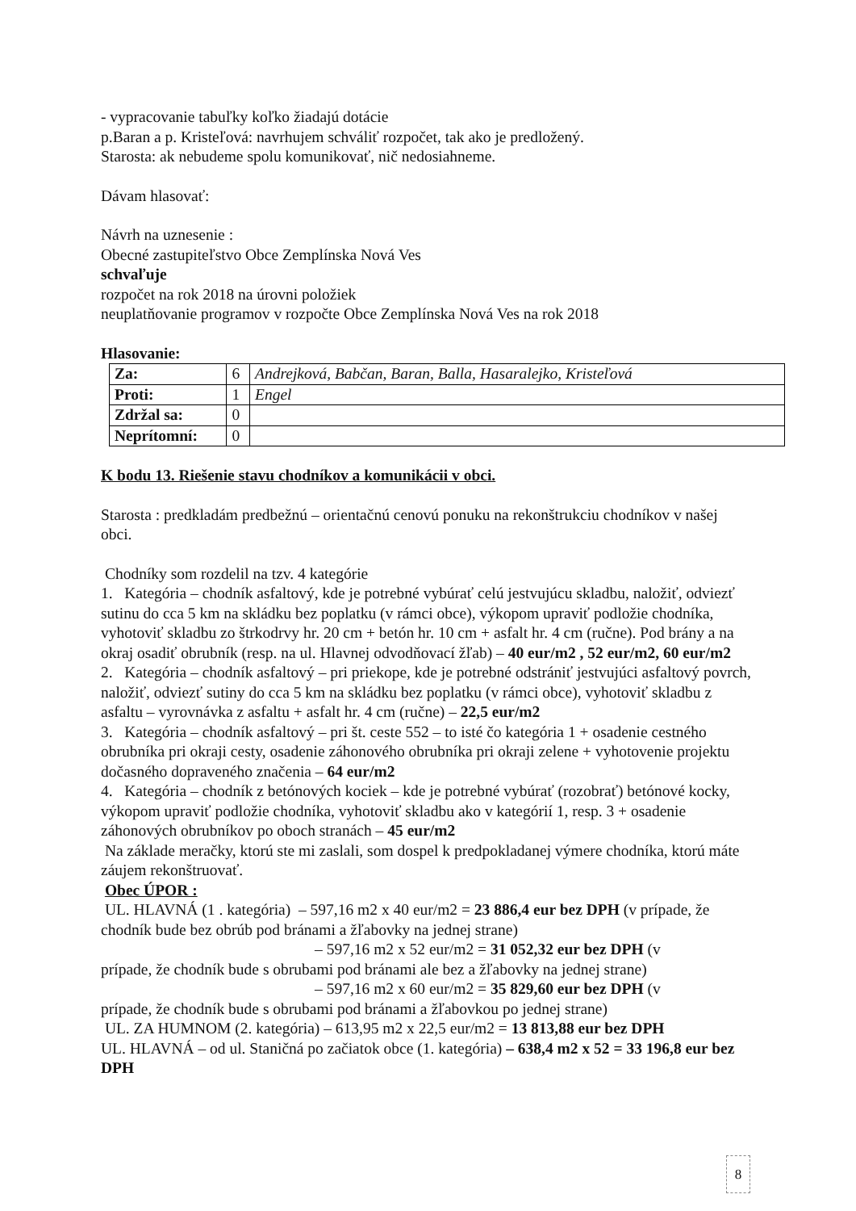- vypracovanie tabuľky koľko žiadajú dotácie
p.Baran a p. Kristeľová: navrhujem schváliť rozpočet, tak ako je predložený.
Starosta: ak nebudeme spolu komunikovať, nič nedosiahneme.
Dávam hlasovať:
Návrh na uznesenie :
Obecné zastupiteľstvo Obce Zemplínska Nová Ves
schvaľuje
rozpočet na rok 2018 na úrovni položiek
neuplatňovanie programov v rozpočte Obce Zemplínska Nová Ves na rok 2018
Hlasovanie:
| Za: | 6 | Andrejková, Babčan, Baran, Balla, Hasaralejko, Kristeľová |
| Proti: | 1 | Engel |
| Zdržal sa: | 0 | |
| Neprítomní: | 0 | |
K bodu 13. Riešenie stavu chodníkov a komunikácii v obci.
Starosta : predkladám predbežnú – orientačnú cenovú ponuku na rekonštrukciu chodníkov v našej obci.
Chodníky som rozdelil na tzv. 4 kategórie
1. Kategória – chodník asfaltový, kde je potrebné vybúrať celú jestvujúcu skladbu, naložiť, odviezť sutinu do cca 5 km na skládku bez poplatku (v rámci obce), výkopom upraviť podložie chodníka, vyhotoviť skladbu zo štrkodrvy hr. 20 cm + betón hr. 10 cm + asfalt hr. 4 cm (ručne). Pod brány a na okraj osadiť obrubník (resp. na ul. Hlavnej odvodňovací žľab) – 40 eur/m2 , 52 eur/m2, 60 eur/m2
2. Kategória – chodník asfaltový – pri priekope, kde je potrebné odstrániť jestvujúci asfaltový povrch, naložiť, odviezť sutiny do cca 5 km na skládku bez poplatku (v rámci obce), vyhotoviť skladbu z asfaltu – vyrovnávka z asfaltu + asfalt hr. 4 cm (ručne) – 22,5 eur/m2
3. Kategória – chodník asfaltový – pri št. ceste 552 – to isté čo kategória 1 + osadenie cestného obrubníka pri okraji cesty, osadenie záhonového obrubníka pri okraji zelene + vyhotovenie projektu dočasného dopraveného značenia – 64 eur/m2
4. Kategória – chodník z betónových kociek – kde je potrebné vybúrať (rozobrať) betónové kocky, výkopom upraviť podložie chodníka, vyhotoviť skladbu ako v kategórií 1, resp. 3 + osadenie záhonových obrubníkov po oboch stranách – 45 eur/m2
Na základe meračky, ktorú ste mi zaslali, som dospel k predpokladanej výmere chodníka, ktorú máte záujem rekonštruovať.
Obec ÚPOR :
UL. HLAVNÁ (1 . kategória) – 597,16 m2 x 40 eur/m2 = 23 886,4 eur bez DPH (v prípade, že chodník bude bez obrúb pod bránami a žľabovky na jednej strane)
– 597,16 m2 x 52 eur/m2 = 31 052,32 eur bez DPH (v
prípade, že chodník bude s obrubami pod bránami ale bez a žľabovky na jednej strane)
– 597,16 m2 x 60 eur/m2 = 35 829,60 eur bez DPH (v
prípade, že chodník bude s obrubami pod bránami a žľabovkou po jednej strane)
UL. ZA HUMNOM (2. kategória) – 613,95 m2 x 22,5 eur/m2 = 13 813,88 eur bez DPH
UL. HLAVNÁ – od ul. Staničná po začiatok obce (1. kategória) – 638,4 m2 x 52 = 33 196,8 eur bez DPH
8